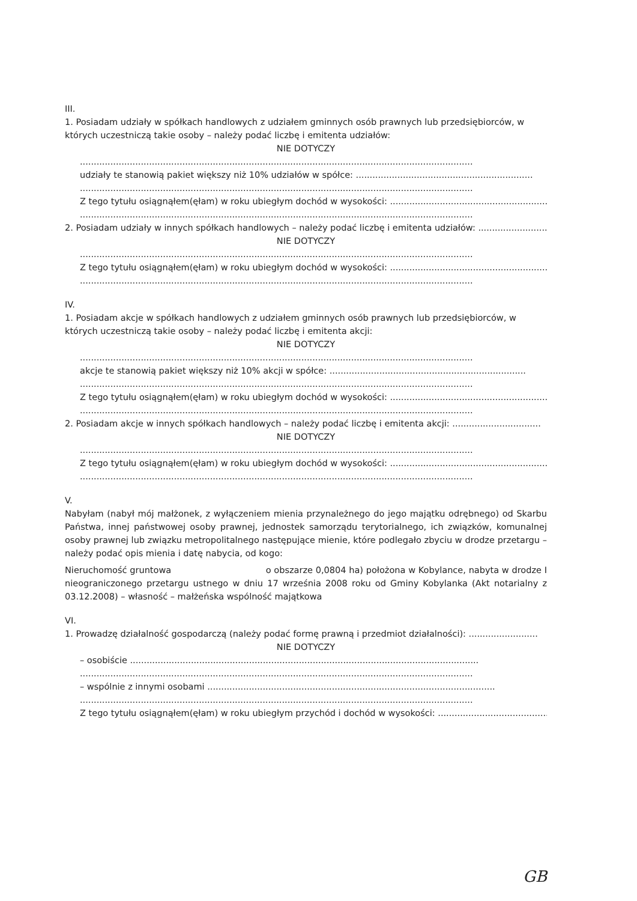III.
1. Posiadam udziały w spółkach handlowych z udziałem gminnych osób prawnych lub przedsiębiorców, w których uczestniczą takie osoby – należy podać liczbę i emitenta udziałów:
NIE DOTYCZY
..............................................................................................................................................
udziały te stanowią pakiet większy niż 10% udziałów w spółce: ................................................................
..............................................................................................................................................
Z tego tytułu osiągnąłem(ęłam) w roku ubiegłym dochód w wysokości: ..........................................................
..............................................................................................................................................
2. Posiadam udziały w innych spółkach handlowych – należy podać liczbę i emitenta udziałów: ..........................
NIE DOTYCZY
..............................................................................................................................................
Z tego tytułu osiągnąłem(ęłam) w roku ubiegłym dochód w wysokości: ..........................................................
..............................................................................................................................................
IV.
1. Posiadam akcje w spółkach handlowych z udziałem gminnych osób prawnych lub przedsiębiorców, w których uczestniczą takie osoby – należy podać liczbę i emitenta akcji:
NIE DOTYCZY
..............................................................................................................................................
akcje te stanowią pakiet większy niż 10% akcji w spółce: .......................................................................
..............................................................................................................................................
Z tego tytułu osiągnąłem(ęłam) w roku ubiegłym dochód w wysokości: ..........................................................
..............................................................................................................................................
2. Posiadam akcje w innych spółkach handlowych – należy podać liczbę i emitenta akcji: ................................
NIE DOTYCZY
..............................................................................................................................................
Z tego tytułu osiągnąłem(ęłam) w roku ubiegłym dochód w wysokości: ..........................................................
..............................................................................................................................................
V.
Nabyłam (nabył mój małżonek, z wyłączeniem mienia przynależnego do jego majątku odrębnego) od Skarbu Państwa, innej państwowej osoby prawnej, jednostek samorządu terytorialnego, ich związków, komunalnej osoby prawnej lub związku metropolitalnego następujące mienie, które podlegało zbyciu w drodze przetargu – należy podać opis mienia i datę nabycia, od kogo:
Nieruchomość gruntowa o obszarze 0,0804 ha) położona w Kobylance, nabyta w drodze I nieograniczonego przetargu ustnego w dniu 17 września 2008 roku od Gminy Kobylanka (Akt notarialny z 03.12.2008) – własność – małżeńska wspólność majątkowa
VI.
1. Prowadzę działalność gospodarczą (należy podać formę prawną i przedmiot działalności): .........................
NIE DOTYCZY
– osobiście ..............................................................................................................................
..............................................................................................................................................
– wspólnie z innymi osobami ........................................................................................................
..............................................................................................................................................
Z tego tytułu osiągnąłem(ęłam) w roku ubiegłym przychód i dochód w wysokości: .........................................
GB